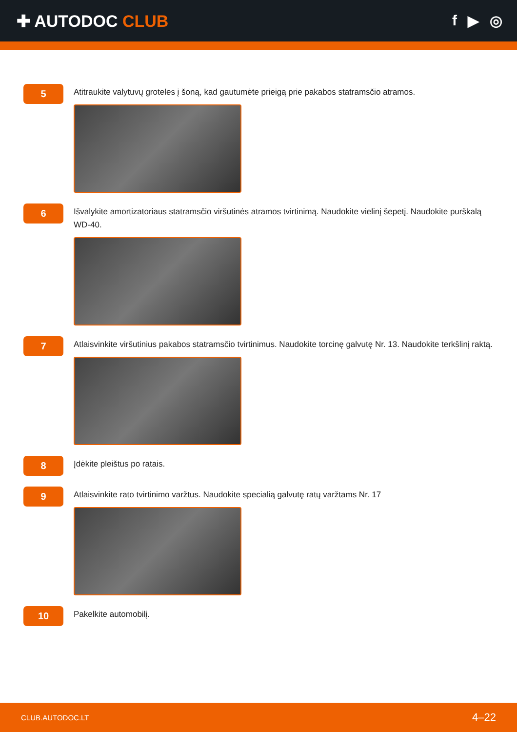✚ AUTODOC CLUB f ▶ ◎
5
Atitraukite valytuvų groteles į šoną, kad gautumėte prieigą prie pakabos statramsčio atramos.
6
Išvalykite amortizatoriaus statramsčio viršutinės atramos tvirtinimą. Naudokite vielinį šepetį. Naudokite purškalą WD-40.
7
Atlaisvinkite viršutinius pakabos statramsčio tvirtinimus. Naudokite torcinę galvutę Nr. 13. Naudokite terkšlinį raktą.
8
Įdėkite pleištus po ratais.
9
Atlaisvinkite rato tvirtinimo varžtus. Naudokite specialią galvutę ratų varžtams Nr. 17
10
Pakelkite automobilį.
CLUB.AUTODOC.LT 4–22